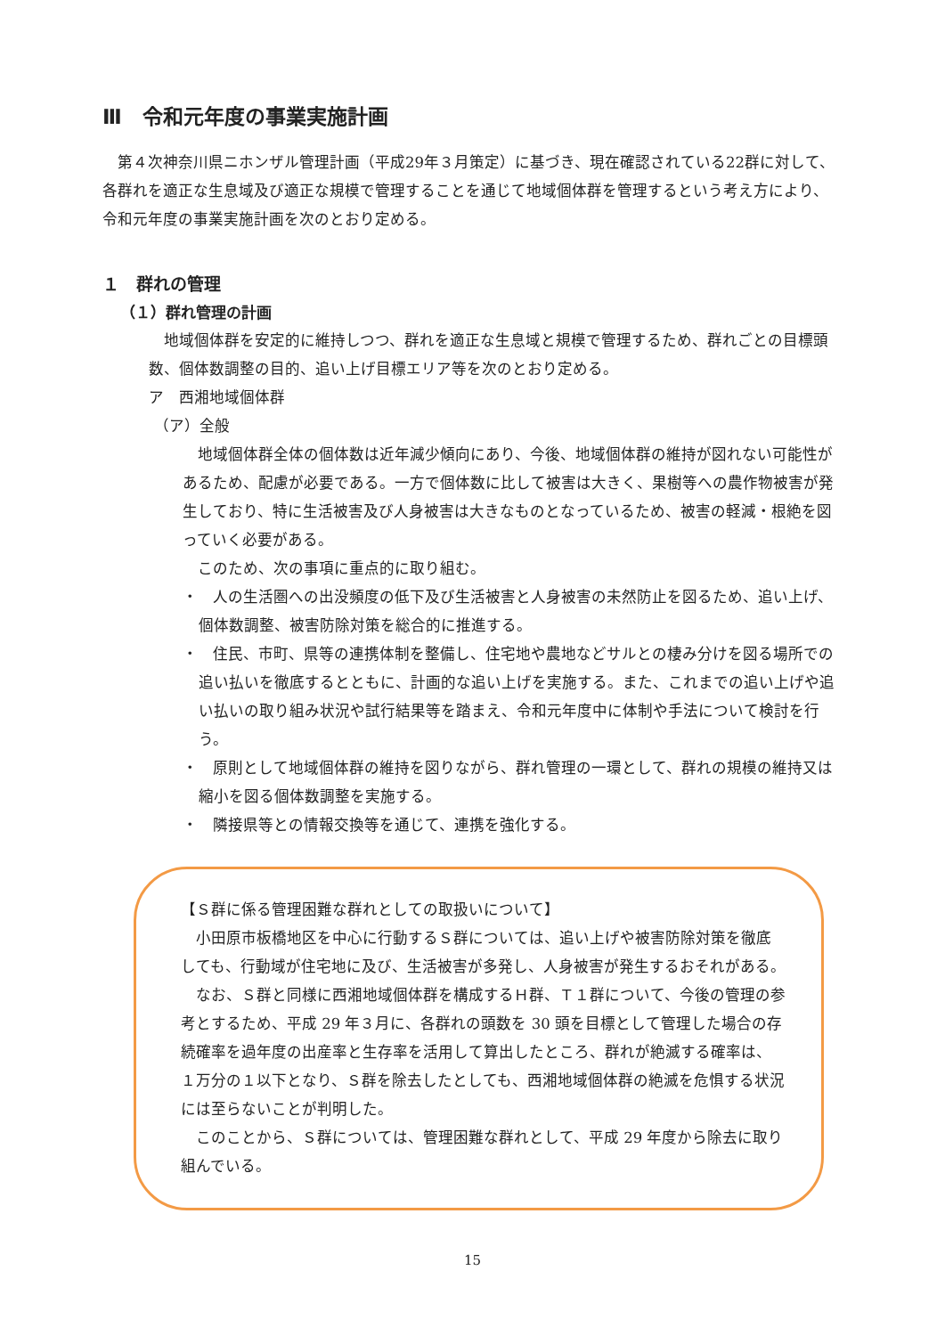Ⅲ　令和元年度の事業実施計画
　第４次神奈川県ニホンザル管理計画（平成29年３月策定）に基づき、現在確認されている22群に対して、各群れを適正な生息域及び適正な規模で管理することを通じて地域個体群を管理するという考え方により、令和元年度の事業実施計画を次のとおり定める。
１　群れの管理
（１）群れ管理の計画
　地域個体群を安定的に維持しつつ、群れを適正な生息域と規模で管理するため、群れごとの目標頭数、個体数調整の目的、追い上げ目標エリア等を次のとおり定める。
ア　西湘地域個体群
（ア）全般
　地域個体群全体の個体数は近年減少傾向にあり、今後、地域個体群の維持が図れない可能性があるため、配慮が必要である。一方で個体数に比して被害は大きく、果樹等への農作物被害が発生しており、特に生活被害及び人身被害は大きなものとなっているため、被害の軽減・根絶を図っていく必要がある。
　このため、次の事項に重点的に取り組む。
・　人の生活圏への出没頻度の低下及び生活被害と人身被害の未然防止を図るため、追い上げ、個体数調整、被害防除対策を総合的に推進する。
・　住民、市町、県等の連携体制を整備し、住宅地や農地などサルとの棲み分けを図る場所での追い払いを徹底するとともに、計画的な追い上げを実施する。また、これまでの追い上げや追い払いの取り組み状況や試行結果等を踏まえ、令和元年度中に体制や手法について検討を行う。
・　原則として地域個体群の維持を図りながら、群れ管理の一環として、群れの規模の維持又は縮小を図る個体数調整を実施する。
・　隣接県等との情報交換等を通じて、連携を強化する。
【Ｓ群に係る管理困難な群れとしての取扱いについて】
　小田原市板橋地区を中心に行動するＳ群については、追い上げや被害防除対策を徹底しても、行動域が住宅地に及び、生活被害が多発し、人身被害が発生するおそれがある。
　なお、Ｓ群と同様に西湘地域個体群を構成するＨ群、Ｔ１群について、今後の管理の参考とするため、平成 29 年３月に、各群れの頭数を 30 頭を目標として管理した場合の存続確率を過年度の出産率と生存率を活用して算出したところ、群れが絶滅する確率は、１万分の１以下となり、Ｓ群を除去したとしても、西湘地域個体群の絶滅を危惧する状況には至らないことが判明した。
　このことから、Ｓ群については、管理困難な群れとして、平成 29 年度から除去に取り組んでいる。
15